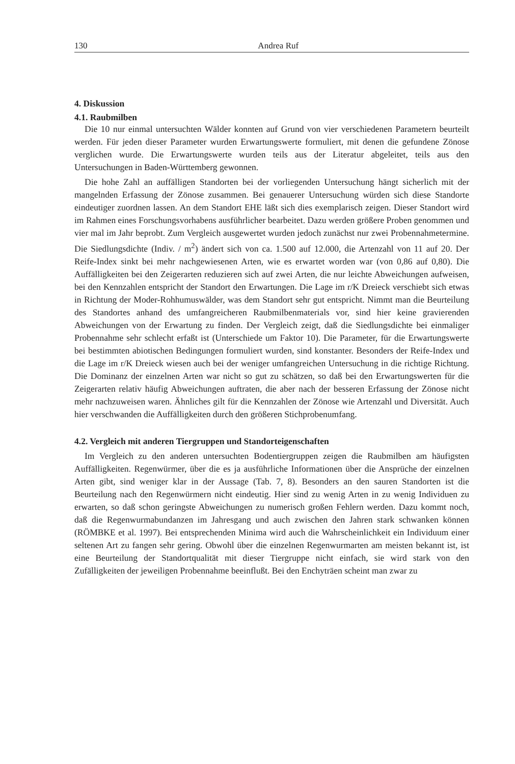130 Andrea Ruf
4. Diskussion
4.1. Raubmilben
Die 10 nur einmal untersuchten Wälder konnten auf Grund von vier verschiedenen Parametern beurteilt werden. Für jeden dieser Parameter wurden Erwartungswerte formuliert, mit denen die gefundene Zönose verglichen wurde. Die Erwartungswerte wurden teils aus der Literatur abgeleitet, teils aus den Untersuchungen in Baden-Württemberg gewonnen.
Die hohe Zahl an auffälligen Standorten bei der vorliegenden Untersuchung hängt sicherlich mit der mangelnden Erfassung der Zönose zusammen. Bei genauerer Untersuchung würden sich diese Standorte eindeutiger zuordnen lassen. An dem Standort EHE läßt sich dies exemplarisch zeigen. Dieser Standort wird im Rahmen eines Forschungsvorhabens ausführlicher bearbeitet. Dazu werden größere Proben genommen und vier mal im Jahr beprobt. Zum Vergleich ausgewertet wurden jedoch zunächst nur zwei Probennahmetermine. Die Siedlungsdichte (Indiv. / m<sup>2</sup>) ändert sich von ca. 1.500 auf 12.000, die Artenzahl von 11 auf 20. Der Reife-Index sinkt bei mehr nachgewiesenen Arten, wie es erwartet worden war (von 0,86 auf 0,80). Die Auffälligkeiten bei den Zeigerarten reduzieren sich auf zwei Arten, die nur leichte Abweichungen aufweisen, bei den Kennzahlen entspricht der Standort den Erwartungen. Die Lage im r/K Dreieck verschiebt sich etwas in Richtung der Moder-Rohhumuswälder, was dem Standort sehr gut entspricht. Nimmt man die Beurteilung des Standortes anhand des umfangreicheren Raubmilbenmaterials vor, sind hier keine gravierenden Abweichungen von der Erwartung zu finden. Der Vergleich zeigt, daß die Siedlungsdichte bei einmaliger Probennahme sehr schlecht erfaßt ist (Unterschiede um Faktor 10). Die Parameter, für die Erwartungswerte bei bestimmten abiotischen Bedingungen formuliert wurden, sind konstanter. Besonders der Reife-Index und die Lage im r/K Dreieck wiesen auch bei der weniger umfangreichen Untersuchung in die richtige Richtung. Die Dominanz der einzelnen Arten war nicht so gut zu schätzen, so daß bei den Erwartungswerten für die Zeigerarten relativ häufig Abweichungen auftraten, die aber nach der besseren Erfassung der Zönose nicht mehr nachzuweisen waren. Ähnliches gilt für die Kennzahlen der Zönose wie Artenzahl und Diversität. Auch hier verschwanden die Auffälligkeiten durch den größeren Stichprobenumfang.
4.2. Vergleich mit anderen Tiergruppen und Standorteigenschaften
Im Vergleich zu den anderen untersuchten Bodentiergruppen zeigen die Raubmilben am häufigsten Auffälligkeiten. Regenwürmer, über die es ja ausführliche Informationen über die Ansprüche der einzelnen Arten gibt, sind weniger klar in der Aussage (Tab. 7, 8). Besonders an den sauren Standorten ist die Beurteilung nach den Regenwürmern nicht eindeutig. Hier sind zu wenig Arten in zu wenig Individuen zu erwarten, so daß schon geringste Abweichungen zu numerisch großen Fehlern werden. Dazu kommt noch, daß die Regenwurmabundanzen im Jahresgang und auch zwischen den Jahren stark schwanken können (RÖMBKE et al. 1997). Bei entsprechenden Minima wird auch die Wahrscheinlichkeit ein Individuum einer seltenen Art zu fangen sehr gering. Obwohl über die einzelnen Regenwurmarten am meisten bekannt ist, ist eine Beurteilung der Standortqualität mit dieser Tiergruppe nicht einfach, sie wird stark von den Zufälligkeiten der jeweiligen Probennahme beeinflußt. Bei den Enchyträen scheint man zwar zu